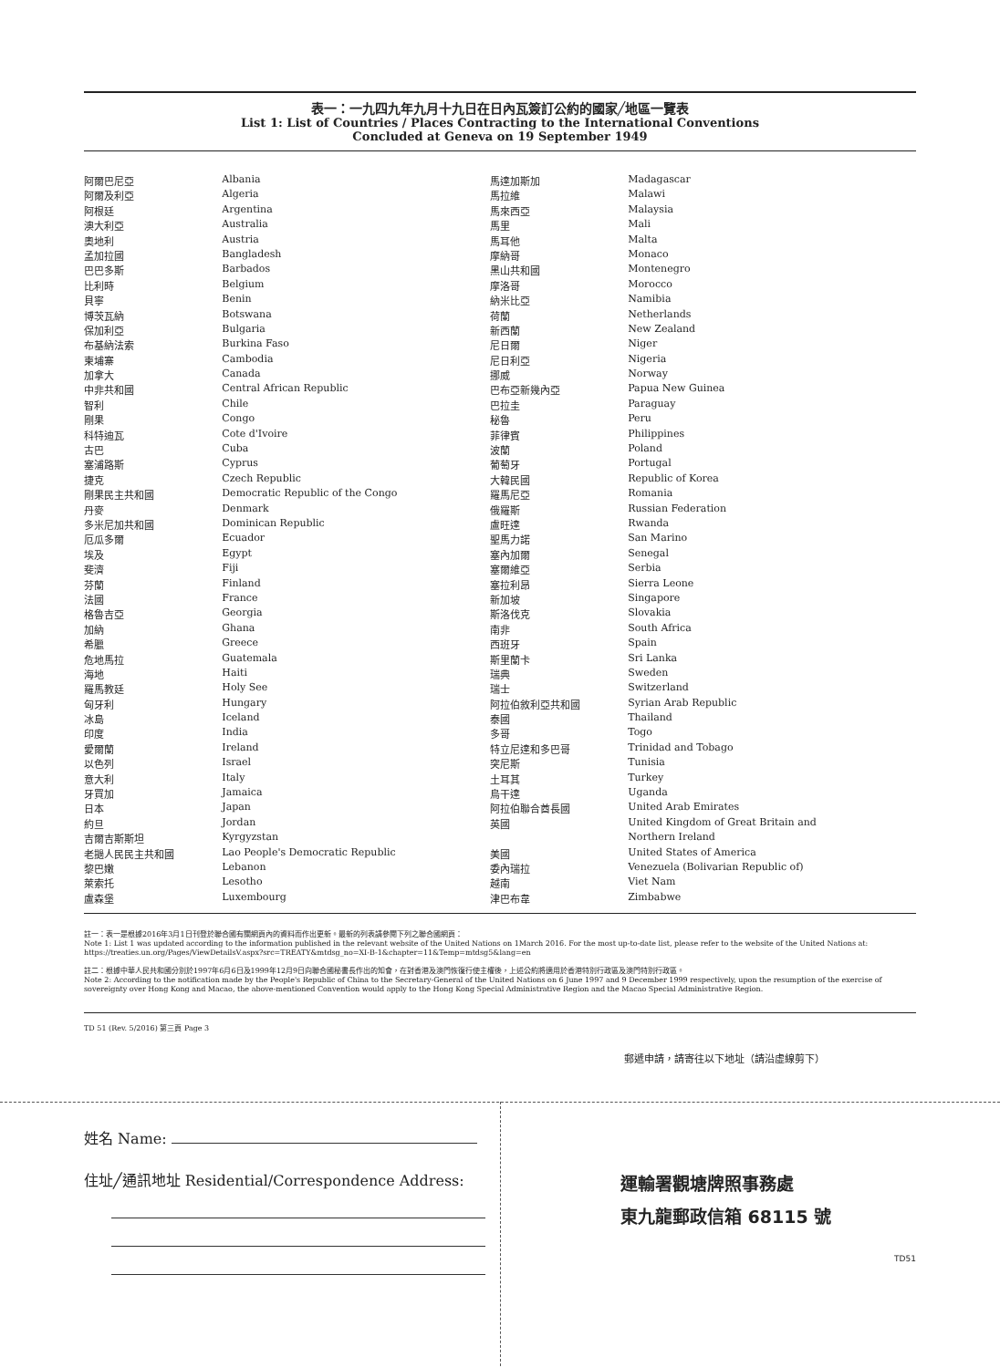表一：一九四九年九月十九日在日內瓦簽訂公約的國家╱地區一覽表
List 1: List of Countries / Places Contracting to the International Conventions
Concluded at Geneva on 19 September 1949
| 阿爾巴尼亞 | Albania | 馬達加斯加 | Madagascar |
| 阿爾及利亞 | Algeria | 馬拉維 | Malawi |
| 阿根廷 | Argentina | 馬來西亞 | Malaysia |
| 澳大利亞 | Australia | 馬里 | Mali |
| 奧地利 | Austria | 馬耳他 | Malta |
| 孟加拉國 | Bangladesh | 摩納哥 | Monaco |
| 巴巴多斯 | Barbados | 黑山共和國 | Montenegro |
| 比利時 | Belgium | 摩洛哥 | Morocco |
| 貝寧 | Benin | 納米比亞 | Namibia |
| 博茨瓦納 | Botswana | 荷蘭 | Netherlands |
| 保加利亞 | Bulgaria | 新西蘭 | New Zealand |
| 布基納法索 | Burkina Faso | 尼日爾 | Niger |
| 柬埔寨 | Cambodia | 尼日利亞 | Nigeria |
| 加拿大 | Canada | 挪威 | Norway |
| 中非共和國 | Central African Republic | 巴布亞新幾內亞 | Papua New Guinea |
| 智利 | Chile | 巴拉圭 | Paraguay |
| 剛果 | Congo | 秘魯 | Peru |
| 科特迪瓦 | Cote d'Ivoire | 菲律賓 | Philippines |
| 古巴 | Cuba | 波蘭 | Poland |
| 塞浦路斯 | Cyprus | 葡萄牙 | Portugal |
| 捷克 | Czech Republic | 大韓民國 | Republic of Korea |
| 剛果民主共和國 | Democratic Republic of the Congo | 羅馬尼亞 | Romania |
| 丹麥 | Denmark | 俄羅斯 | Russian Federation |
| 多米尼加共和國 | Dominican Republic | 盧旺達 | Rwanda |
| 厄瓜多爾 | Ecuador | 聖馬力諾 | San Marino |
| 埃及 | Egypt | 塞內加爾 | Senegal |
| 斐濟 | Fiji | 塞爾維亞 | Serbia |
| 芬蘭 | Finland | 塞拉利昂 | Sierra Leone |
| 法國 | France | 新加坡 | Singapore |
| 格魯吉亞 | Georgia | 斯洛伐克 | Slovakia |
| 加納 | Ghana | 南非 | South Africa |
| 希臘 | Greece | 西班牙 | Spain |
| 危地馬拉 | Guatemala | 斯里蘭卡 | Sri Lanka |
| 海地 | Haiti | 瑞典 | Sweden |
| 羅馬教廷 | Holy See | 瑞士 | Switzerland |
| 匈牙利 | Hungary | 阿拉伯敘利亞共和國 | Syrian Arab Republic |
| 冰島 | Iceland | 泰國 | Thailand |
| 印度 | India | 多哥 | Togo |
| 愛爾蘭 | Ireland | 特立尼達和多巴哥 | Trinidad and Tobago |
| 以色列 | Israel | 突尼斯 | Tunisia |
| 意大利 | Italy | 土耳其 | Turkey |
| 牙買加 | Jamaica | 烏干達 | Uganda |
| 日本 | Japan | 阿拉伯聯合酋長國 | United Arab Emirates |
| 約旦 | Jordan | 英國 | United Kingdom of Great Britain and |
| 吉爾吉斯斯坦 | Kyrgyzstan | | Northern Ireland |
| 老撾人民民主共和國 | Lao People's Democratic Republic | 美國 | United States of America |
| 黎巴嫩 | Lebanon | 委內瑞拉 | Venezuela (Bolivarian Republic of) |
| 萊索托 | Lesotho | 越南 | Viet Nam |
| 盧森堡 | Luxembourg | 津巴布韋 | Zimbabwe |
註一：表一是根據2016年3月1日刊登於聯合國有關網頁內的資料而作出更新。最新的列表請參閱下列之聯合國網頁：
Note 1: List 1 was updated according to the information published in the relevant website of the United Nations on 1March 2016. For the most up-to-date list, please refer to the website of the United Nations at:
https://treaties.un.org/Pages/ViewDetailsV.aspx?src=TREATY&mtdsg_no=XI-B-1&chapter=11&Temp=mtdsg5&lang=en
註二：根據中華人民共和國分別於1997年6月6日及1999年12月9日向聯合國秘書長作出的知會，在對香港及澳門恢復行使主權後，上述公約將適用於香港特別行政區及澳門特別行政區。
Note 2: According to the notification made by the People's Republic of China to the Secretary-General of the United Nations on 6 June 1997 and 9 December 1999 respectively, upon the resumption of the exercise of sovereignty over Hong Kong and Macao, the above-mentioned Convention would apply to the Hong Kong Special Administrative Region and the Macao Special Administrative Region.
TD 51 (Rev. 5/2016) 第三頁 Page 3
郵遞申請，請寄往以下地址（請沿虛線剪下）
姓名 Name:
住址╱通訊地址 Residential/Correspondence Address:
運輸署觀塘牌照事務處
東九龍郵政信箱 68115 號
TD51